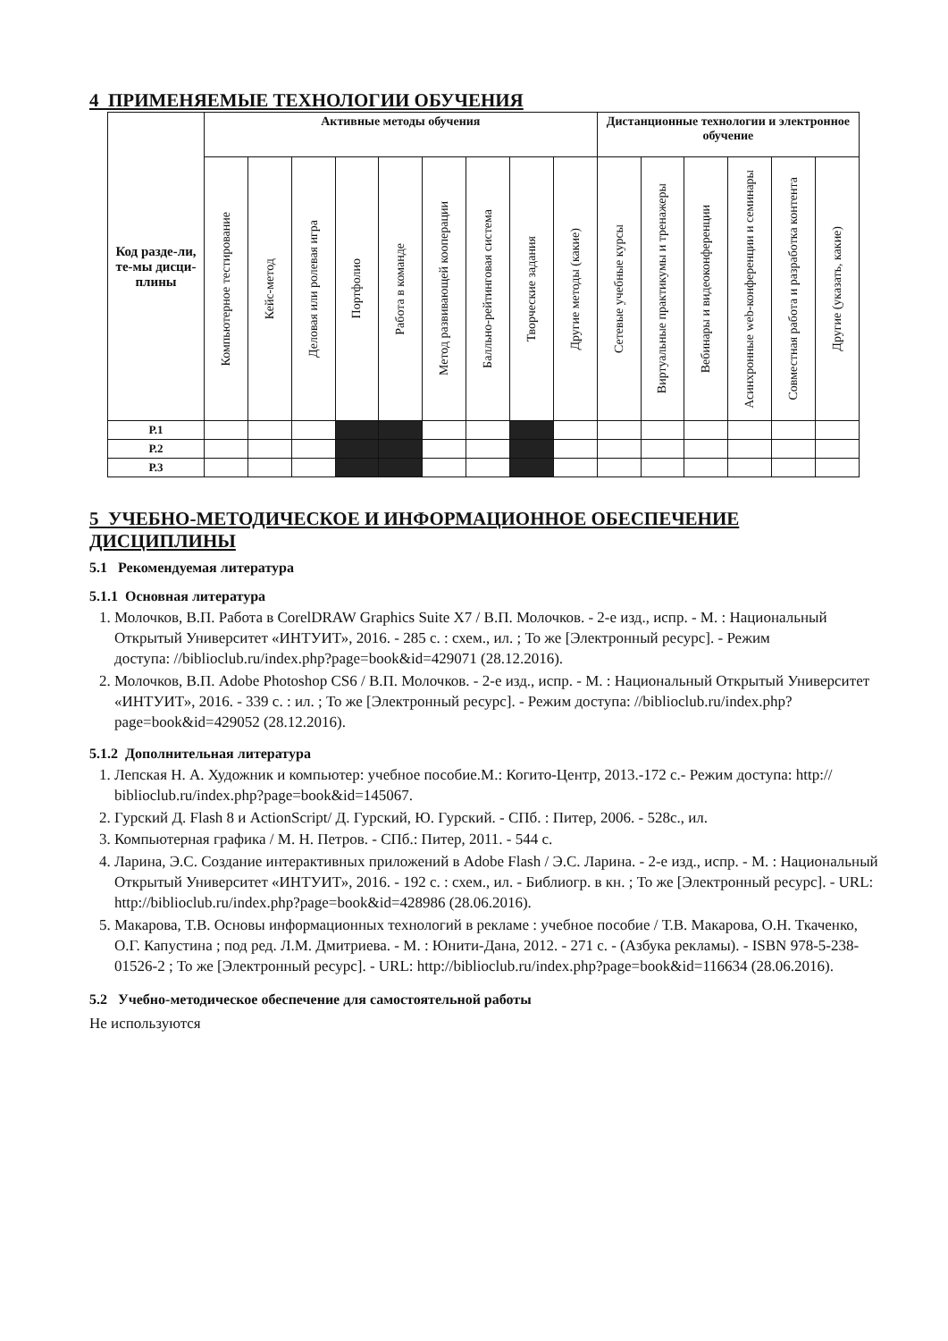4 ПРИМЕНЯЕМЫЕ ТЕХНОЛОГИИ ОБУЧЕНИЯ
| Код разде-ли, те-мы дисци-плины | Активные методы обучения | | | | | | | | | Дистанционные технологии и электронное обучение | | | | | |
| --- | --- | --- | --- | --- | --- | --- | --- | --- | --- | --- | --- | --- | --- | --- | --- |
| | Компьютерное тестирование | Кейс-метод | Деловая или ролевая игра | Портфолио | Работа в команде | Метод развивающей кооперации | Балльно-рейтинговая система | Творческие задания | Другие методы (какие) | Сетевые учебные курсы | Виртуальные практикумы и тренажеры | Вебинары и видеоконференции | Асинхронные web-конференции и семинары | Совместная работа и разработка контента | Другие (указать, какие) |
| Р.1 | | | | | | | | | | | | | | | |
| Р.2 | | | | | | | | | | | | | | | |
| Р.3 | | | | | | | | | | | | | | | |
5 УЧЕБНО-МЕТОДИЧЕСКОЕ И ИНФОРМАЦИОННОЕ ОБЕСПЕЧЕНИЕ ДИСЦИПЛИНЫ
5.1 Рекомендуемая литература
5.1.1 Основная литература
1. Молочков, В.П. Работа в CorelDRAW Graphics Suite X7 / В.П. Молочков. - 2-е изд., испр. - М. : Национальный Открытый Университет «ИНТУИТ», 2016. - 285 с. : схем., ил. ; То же [Электронный ресурс]. - Режим
доступа: //biblioclub.ru/index.php?page=book&id=429071 (28.12.2016).
2. Молочков, В.П. Adobe Photoshop CS6 / В.П. Молочков. - 2-е изд., испр. - М. : Национальный Открытый Университет «ИНТУИТ», 2016. - 339 с. : ил. ; То же [Электронный ресурс]. - Режим доступа: //biblioclub.ru/index.php?page=book&id=429052 (28.12.2016).
5.1.2 Дополнительная литература
1. Лепская Н. А. Художник и компьютер: учебное пособие.М.: Когито-Центр, 2013.-172 с.- Режим доступа: http:// biblioclub.ru/index.php?page=book&id=145067.
2. Гурский Д. Flash 8 и ActionScript/ Д. Гурский, Ю. Гурский. - СПб. : Питер, 2006. - 528с., ил.
3. Компьютерная графика / М. Н. Петров. - СПб.: Питер, 2011. - 544 с.
4. Ларина, Э.С. Создание интерактивных приложений в Adobe Flash / Э.С. Ларина. - 2-е изд., испр. - М. : Национальный Открытый Университет «ИНТУИТ», 2016. - 192 с. : схем., ил. - Библиогр. в кн. ; То же [Электронный ресурс]. - URL: http://biblioclub.ru/index.php?page=book&id=428986 (28.06.2016).
5. Макарова, Т.В. Основы информационных технологий в рекламе : учебное пособие / Т.В. Макарова, О.Н. Ткаченко, О.Г. Капустина ; под ред. Л.М. Дмитриева. - М. : Юнити-Дана, 2012. - 271 с. - (Азбука рекламы). - ISBN 978-5-238-01526-2 ; То же [Электронный ресурс]. - URL: http://biblioclub.ru/index.php?page=book&id=116634 (28.06.2016).
5.2 Учебно-методическое обеспечение для самостоятельной работы
Не используются